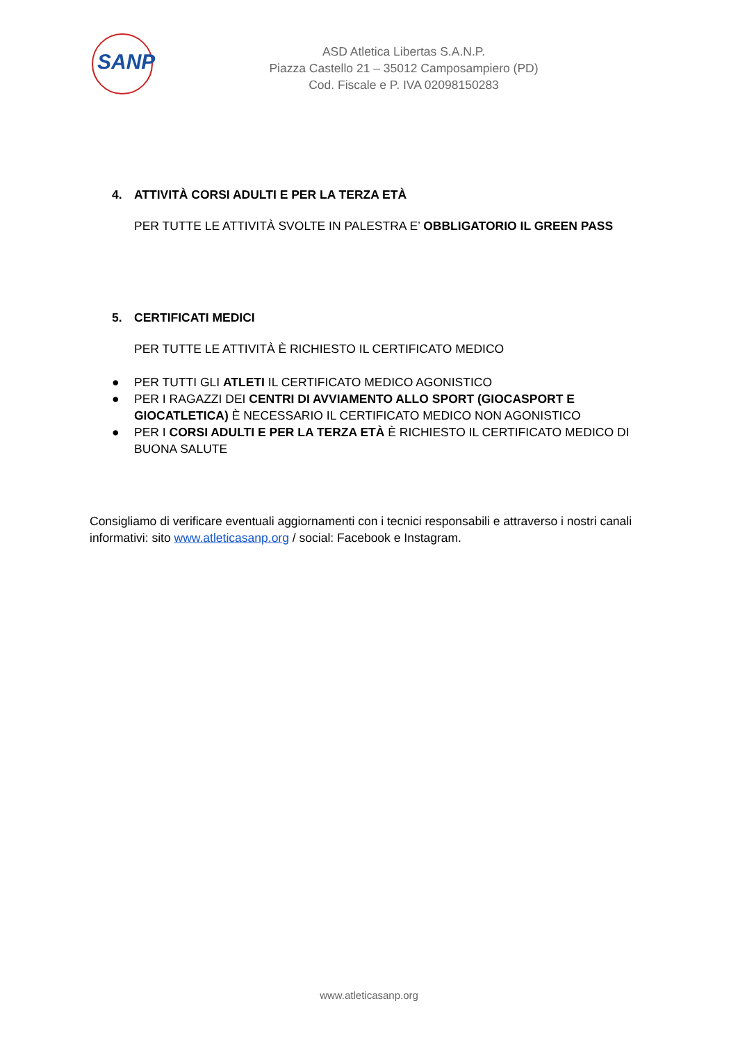SANP
ASD Atletica Libertas S.A.N.P.
Piazza Castello 21 – 35012 Camposampiero (PD)
Cod. Fiscale e P. IVA 02098150283
4. ATTIVITÀ CORSI ADULTI E PER LA TERZA ETÀ
PER TUTTE LE ATTIVITÀ SVOLTE IN PALESTRA E’ OBBLIGATORIO IL GREEN PASS
5. CERTIFICATI MEDICI
PER TUTTE LE ATTIVITÀ È RICHIESTO IL CERTIFICATO MEDICO
● PER TUTTI GLI ATLETI IL CERTIFICATO MEDICO AGONISTICO
● PER I RAGAZZI DEI CENTRI DI AVVIAMENTO ALLO SPORT (GIOCASPORT E GIOCATLETICA) È NECESSARIO IL CERTIFICATO MEDICO NON AGONISTICO
● PER I CORSI ADULTI E PER LA TERZA ETÀ È RICHIESTO IL CERTIFICATO MEDICO DI BUONA SALUTE
Consigliamo di verificare eventuali aggiornamenti con i tecnici responsabili e attraverso i nostri canali informativi: sito www.atleticasanp.org / social: Facebook e Instagram.
www.atleticasanp.org